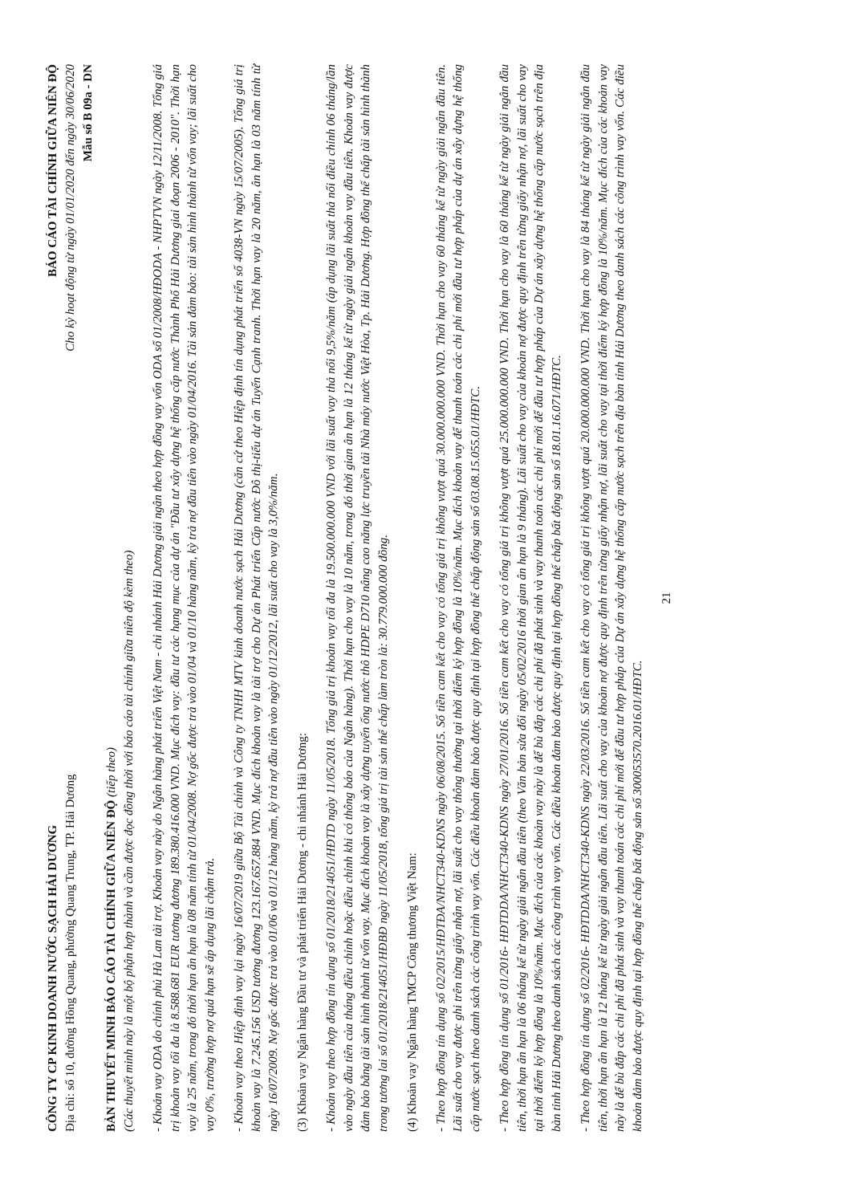CÔNG TY CP KINH DOANH NƯỚC SẠCH HẢI DƯƠNG
Địa chỉ: số 10, đường Hồng Quang, phường Quang Trung, TP. Hải Dương
BÁO CÁO TÀI CHÍNH GIỮA NIÊN ĐỘ
Cho kỳ hoạt động từ ngày 01/01/2020 đến ngày 30/06/2020
Mẫu số B 09a - DN
BẢN THUYẾT MINH BÁO CÁO TÀI CHÍNH GIỮA NIÊN ĐỘ (tiếp theo)
(Các thuyết minh này là một bộ phận hợp thành và cần được đọc đồng thời với báo cáo tài chính giữa niên độ kèm theo)
- Khoản vay ODA do chính phủ Hà Lan tài trợ. Khoản vay này do Ngân hàng phát triển Việt Nam - chi nhánh Hải Dương giải ngân theo hợp đồng vay vốn ODA số 01/2008/HĐODA - NHPTVN ngày 12/11/2008. Tổng giá trị khoản vay tối đa là 8.588.681 EUR tương đương 189.380.416.000 VND. Mục đích vay: đầu tư các hạng mục của dự án "Đầu tư xây dựng hệ thống cấp nước Thành Phố Hải Dương giai đoạn 2006 - 2010". Thời hạn vay là 25 năm, trong đó thời hạn ân hạn là 08 năm tính từ 01/04/2008. Nợ gốc được trả vào 01/04 và 01/10 hàng năm, kỳ trả nợ đầu tiên vào ngày 01/04/2016. Tài sản đảm bảo: tài sản hình thành từ vốn vay; lãi suất cho vay 0%, trường hợp nợ quá hạn sẽ áp dụng lãi chậm trả.
- Khoản vay theo Hiệp định vay lại ngày 16/07/2019 giữa Bộ Tài chính và Công ty TNHH MTV kinh doanh nước sạch Hải Dương (căn cứ theo Hiệp định tín dụng phát triển số 4038-VN ngày 15/07/2005). Tổng giá trị khoản vay là 7.245.156 USD tương đương 123.167.657.884 VND. Mục đích khoản vay là tài trợ cho Dự án Phát triển Cấp nước Đô thị-tiểu dự án Tuyển Cạnh tranh. Thời hạn vay là 20 năm, ân hạn là 03 năm tính từ ngày 16/07/2009. Nợ gốc được trả vào 01/06 và 01/12 hàng năm, kỳ trả nợ đầu tiên vào ngày 01/12/2012, lãi suất cho vay là 3,0%/năm.
(3) Khoản vay Ngân hàng Đầu tư và phát triển Hải Dương - chi nhánh Hải Dương:
- Khoản vay theo hợp đồng tín dụng số 01/2018/214051/HĐTD ngày 11/05/2018. Tổng giá trị khoản vay tối đa là 19.500.000.000 VND với lãi suất vay thả nổi 9,5%/năm (áp dụng lãi suất thả nổi điều chỉnh 06 tháng/lần vào ngày đầu tiên của tháng điều chỉnh hoặc điều chỉnh khi có thông báo của Ngân hàng). Thời hạn cho vay là 10 năm, trong đó thời gian ân hạn là 12 tháng kể từ ngày giải ngân khoản vay đầu tiên. Khoản vay được đảm bảo bằng tài sản hình thành từ vốn vay. Mục đích khoản vay là xây dựng tuyến ống nước thô HDPE D710 nâng cao năng lực truyền tải Nhà máy nước Việt Hòa, Tp. Hải Dương. Hợp đồng thế chấp tài sản hình thành trong tương lai số 01/2018/214051/HĐBĐ ngày 11/05/2018, tổng giá trị tài sản thế chấp làm tròn là: 30.779.000.000 đồng.
(4) Khoản vay Ngân hàng TMCP Công thương Việt Nam:
- Theo hợp đồng tín dụng số 02/2015/HĐTĐA/NHCT340-KDNS ngày 06/08/2015. Số tiền cam kết cho vay có tổng giá trị không vượt quá 30.000.000.000 VND. Thời hạn cho vay 60 tháng kể từ ngày giải ngân đầu tiên. Lãi suất cho vay được ghi trên từng giấy nhận nợ, lãi suất cho vay thông thường tại thời điểm ký hợp đồng là 10%/năm. Mục đích khoản vay để thanh toán các chi phí mới đầu tư hợp pháp của dự án xây dựng hệ thống cấp nước sạch theo danh sách các công trình vay vốn. Các điều khoản đảm bảo được quy định tại hợp đồng thế chấp động sản số 03.08.15.055.01/HĐTC.
- Theo hợp đồng tín dụng số 01/2016- HĐTDDA/NHCT340-KDNS ngày 27/01/2016. Số tiền cam kết cho vay có tổng giá trị không vượt quá 25.000.000.000 VND. Thời hạn cho vay là 60 tháng kể từ ngày giải ngân đầu tiên, thời hạn ân hạn là 06 tháng kể từ ngày giải ngân đầu tiên (theo Văn bản sửa đổi ngày 05/02/2016 thời gian ân hạn là 9 tháng). Lãi suất cho vay của khoản nợ được quy định trên từng giấy nhận nợ, lãi suất cho vay tại thời điểm ký hợp đồng là 10%/năm. Mục đích của các khoản vay này là để bù đắp các chi phí đã phát sinh và vay thanh toán các chi phí mới để đầu tư hợp pháp của Dự án xây dựng hệ thống cấp nước sạch trên địa bàn tỉnh Hải Dương theo danh sách các công trình vay vốn. Các điều khoản đảm bảo được quy định tại hợp đồng thế chấp bất động sản số 18.01.16.071/HĐTC.
- Theo hợp đồng tín dụng số 02/2016- HĐTDDA/NHCT340-KDNS ngày 22/03/2016. Số tiền cam kết cho vay có tổng giá trị không vượt quá 20.000.000.000 VND. Thời hạn cho vay là 84 tháng kể từ ngày giải ngân đầu tiên, thời hạn ân hạn là 12 tháng kể từ ngày giải ngân đầu tiên. Lãi suất cho vay của khoản nợ được quy định trên từng giấy nhận nợ, lãi suất cho vay tại thời điểm ký hợp đồng là 10%/năm. Mục đích của các khoản vay này là để bù đắp các chi phí đã phát sinh và vay thanh toán các chi phí mới để đầu tư hợp pháp của Dự án xây dựng hệ thống cấp nước sạch trên địa bàn tỉnh Hải Dương theo danh sách các công trình vay vốn. Các điều khoản đảm bảo được quy định tại hợp đồng thế chấp bất động sản số 300053570.2016.01/HĐTC.
21